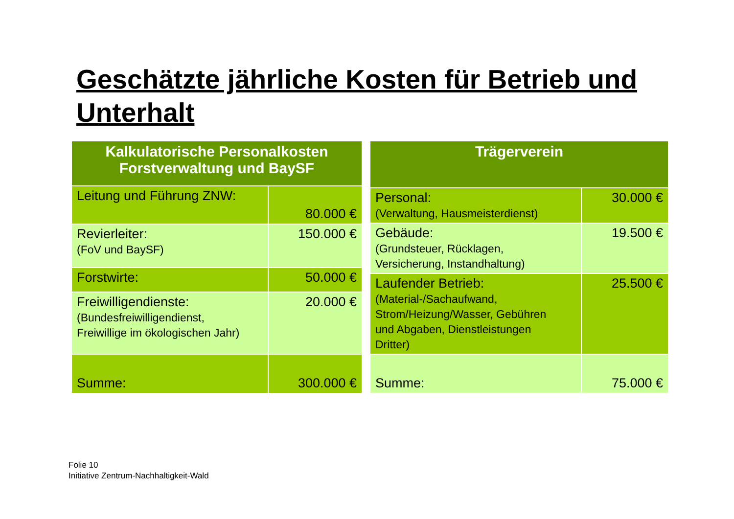Geschätzte jährliche Kosten für Betrieb und Unterhalt
| Kalkulatorische Personalkosten Forstverwaltung und BaySF | |
| --- | --- |
| Leitung und Führung ZNW: | 80.000 € |
| Revierleiter: (FoV und BaySF) | 150.000 € |
| Forstwirte: | 50.000 € |
| Freiwilligendienste: (Bundesfreiwilligendienst, Freiwillige im ökologischen Jahr) | 20.000 € |
| Summe: | 300.000 € |
| Trägerverein | |
| --- | --- |
| Personal: (Verwaltung, Hausmeisterdienst) | 30.000 € |
| Gebäude: (Grundsteuer, Rücklagen, Versicherung, Instandhaltung) | 19.500 € |
| Laufender Betrieb: (Material-/Sachaufwand, Strom/Heizung/Wasser, Gebühren und Abgaben, Dienstleistungen Dritter) | 25.500 € |
| Summe: | 75.000 € |
Folie 10
Initiative Zentrum-Nachhaltigkeit-Wald